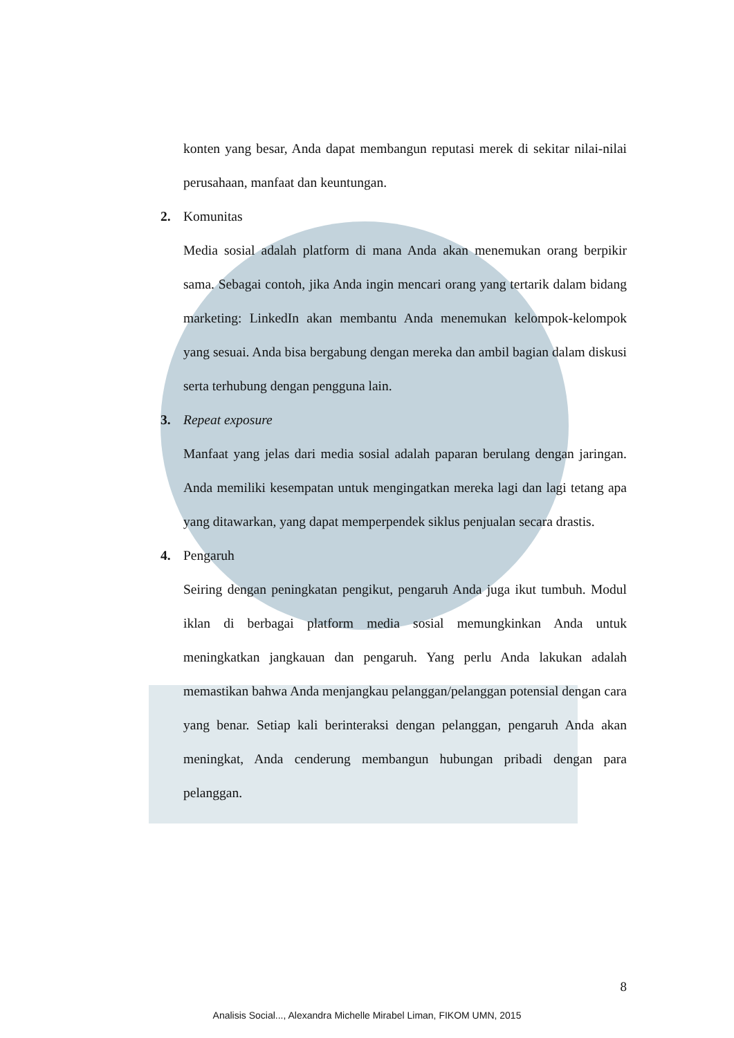konten yang besar, Anda dapat membangun reputasi merek di sekitar nilai-nilai perusahaan, manfaat dan keuntungan.
2. Komunitas
Media sosial adalah platform di mana Anda akan menemukan orang berpikir sama. Sebagai contoh, jika Anda ingin mencari orang yang tertarik dalam bidang marketing: LinkedIn akan membantu Anda menemukan kelompok-kelompok yang sesuai. Anda bisa bergabung dengan mereka dan ambil bagian dalam diskusi serta terhubung dengan pengguna lain.
3. Repeat exposure
Manfaat yang jelas dari media sosial adalah paparan berulang dengan jaringan. Anda memiliki kesempatan untuk mengingatkan mereka lagi dan lagi tetang apa yang ditawarkan, yang dapat memperpendek siklus penjualan secara drastis.
4. Pengaruh
Seiring dengan peningkatan pengikut, pengaruh Anda juga ikut tumbuh. Modul iklan di berbagai platform media sosial memungkinkan Anda untuk meningkatkan jangkauan dan pengaruh. Yang perlu Anda lakukan adalah memastikan bahwa Anda menjangkau pelanggan/pelanggan potensial dengan cara yang benar. Setiap kali berinteraksi dengan pelanggan, pengaruh Anda akan meningkat, Anda cenderung membangun hubungan pribadi dengan para pelanggan.
8
Analisis Social..., Alexandra Michelle Mirabel Liman, FIKOM UMN, 2015